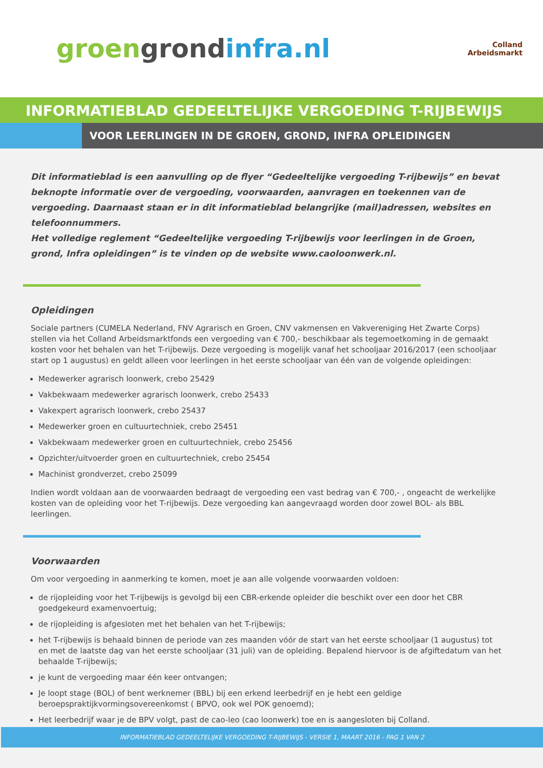groen grond infra.nl
Colland
Arbeidsmarkt
INFORMATIEBLAD GEDEELTELIJKE VERGOEDING T-RIJBEWIJS
VOOR LEERLINGEN IN DE GROEN, GROND, INFRA OPLEIDINGEN
Dit informatieblad is een aanvulling op de flyer “Gedeeltelijke vergoeding T-rijbewijs” en bevat beknopte informatie over de vergoeding, voorwaarden, aanvragen en toekennen van de vergoeding. Daarnaast staan er in dit informatieblad belangrijke (mail)adressen, websites en telefoonnummers.
Het volledige reglement “Gedeeltelijke vergoeding T-rijbewijs voor leerlingen in de Groen, grond, Infra opleidingen” is te vinden op de website www.caoloonwerk.nl.
Opleidingen
Sociale partners (CUMELA Nederland, FNV Agrarisch en Groen, CNV vakmensen en Vakvereniging Het Zwarte Corps) stellen via het Colland Arbeidsmarktfonds een vergoeding van € 700,- beschikbaar als tegemoetkoming in de gemaakt kosten voor het behalen van het T-rijbewijs. Deze vergoeding is mogelijk vanaf het schooljaar 2016/2017 (een schooljaar start op 1 augustus) en geldt alleen voor leerlingen in het eerste schooljaar van één van de volgende opleidingen:
Medewerker agrarisch loonwerk, crebo 25429
Vakbekwaam medewerker agrarisch loonwerk, crebo 25433
Vakexpert agrarisch loonwerk, crebo 25437
Medewerker groen en cultuurtechniek, crebo 25451
Vakbekwaam medewerker groen en cultuurtechniek, crebo 25456
Opzichter/uitvoerder groen en cultuurtechniek, crebo 25454
Machinist grondverzet, crebo 25099
Indien wordt voldaan aan de voorwaarden bedraagt de vergoeding een vast bedrag van € 700,- , ongeacht de werkelijke kosten van de opleiding voor het T-rijbewijs. Deze vergoeding kan aangevraagd worden door zowel BOL- als BBL leerlingen.
Voorwaarden
Om voor vergoeding in aanmerking te komen, moet je aan alle volgende voorwaarden voldoen:
de rijopleiding voor het T-rijbewijs is gevolgd bij een CBR-erkende opleider die beschikt over een door het CBR goedgekeurd examenvoertuig;
de rijopleiding is afgesloten met het behalen van het T-rijbewijs;
het T-rijbewijs is behaald binnen de periode van zes maanden vóór de start van het eerste schooljaar (1 augustus) tot en met de laatste dag van het eerste schooljaar (31 juli) van de opleiding. Bepalend hiervoor is de afgiftedatum van het behaalde T-rijbewijs;
je kunt de vergoeding maar één keer ontvangen;
Je loopt stage (BOL) of bent werknemer (BBL) bij een erkend leerbedrijf en je hebt een geldige beroepspraktijkvormingsovereenkomst ( BPVO, ook wel POK genoemd);
Het leerbedrijf waar je de BPV volgt, past de cao-leo (cao loonwerk) toe en is aangesloten bij Colland.
INFORMATIEBLAD GEDEELTELIJKE VERGOEDING T-RIJBEWIJS - VERSIE 1, MAART 2016 - PAG 1 VAN 2